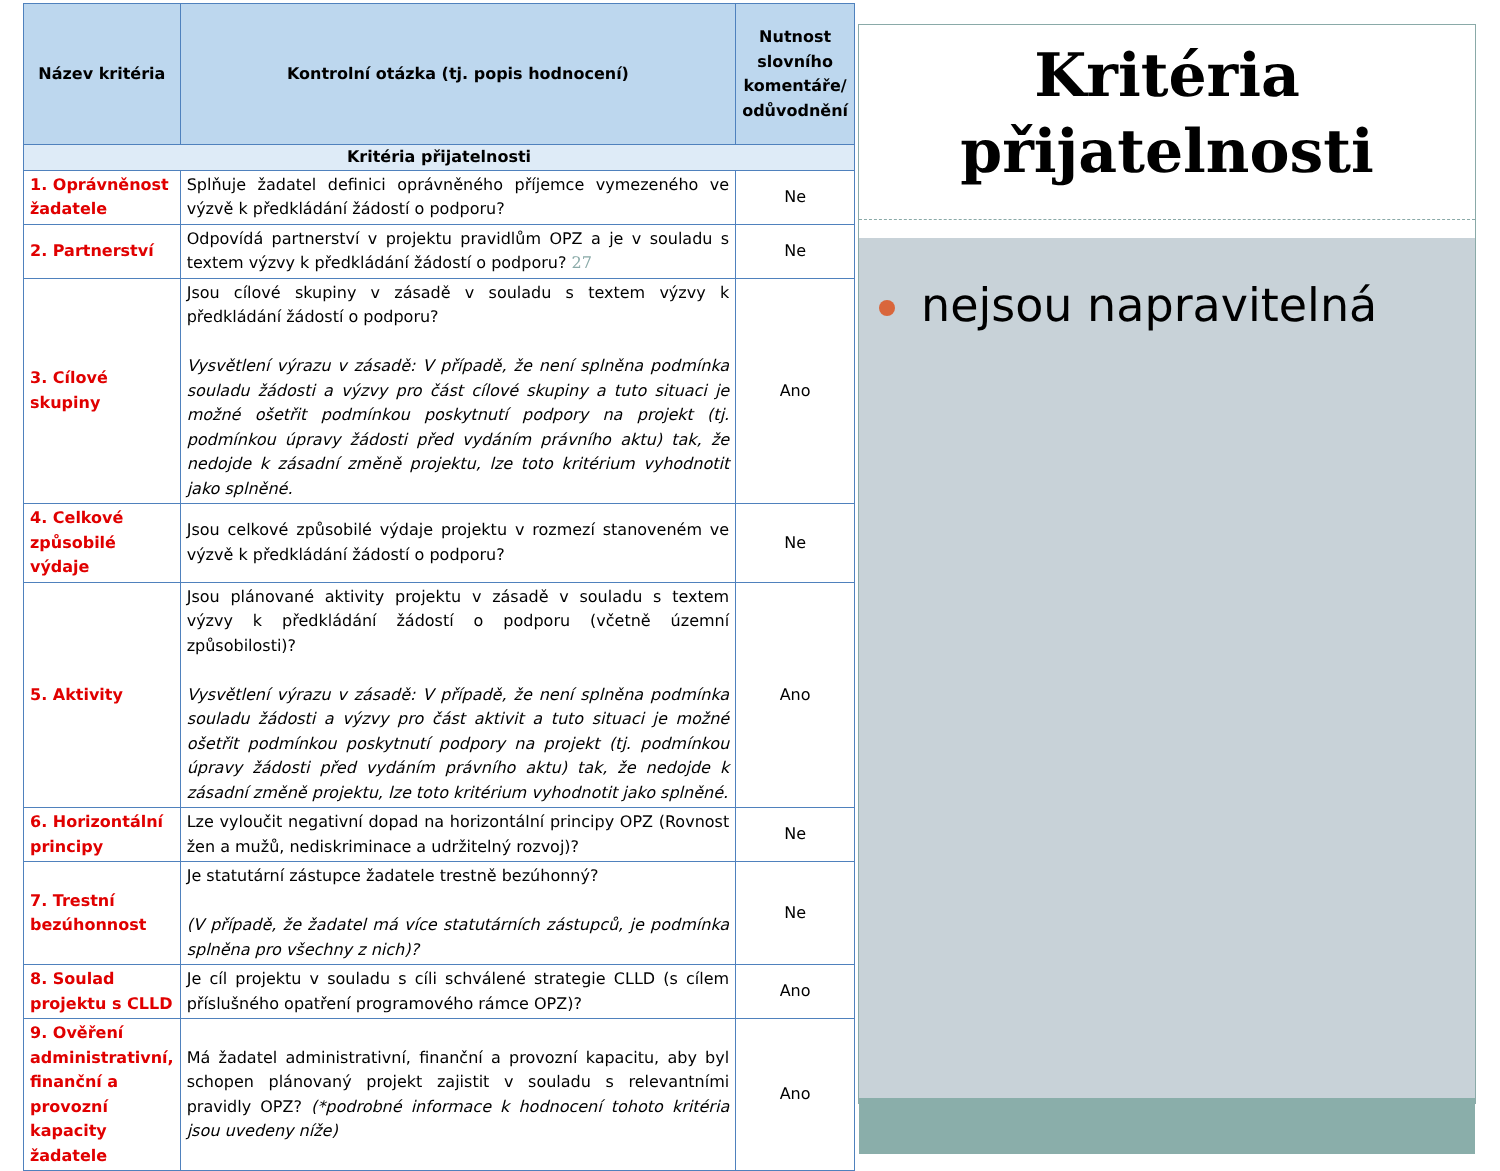| Název kritéria | Kontrolní otázka (tj. popis hodnocení) | Nutnost slovního komentáře/ odůvodnění |
| --- | --- | --- |
| Kritéria přijatelnosti | | |
| 1. Oprávněnost žadatele | Splňuje žadatel definici oprávněného příjemce vymezeného ve výzvě k předkládání žádostí o podporu? | Ne |
| 2. Partnerství | Odpovídá partnerství v projektu pravidlům OPZ a je v souladu s textem výzvy k předkládání žádostí o podporu? 27 | Ne |
| 3. Cílové skupiny | Jsou cílové skupiny v zásadě v souladu s textem výzvy k předkládání žádostí o podporu? Vysvětlení výrazu v zásadě: V případě, že není splněna podmínka souladu žádosti a výzvy pro část cílové skupiny a tuto situaci je možné ošetřit podmínkou poskytnutí podpory na projekt (tj. podmínkou úpravy žádosti před vydáním právního aktu) tak, že nedojde k zásadní změně projektu, lze toto kritérium vyhodnotit jako splněné. | Ano |
| 4. Celkové způsobilé výdaje | Jsou celkové způsobilé výdaje projektu v rozmezí stanoveném ve výzvě k předkládání žádostí o podporu? | Ne |
| 5. Aktivity | Jsou plánované aktivity projektu v zásadě v souladu s textem výzvy k předkládání žádostí o podporu (včetně územní způsobilosti)? Vysvětlení výrazu v zásadě: V případě, že není splněna podmínka souladu žádosti a výzvy pro část aktivit a tuto situaci je možné ošetřit podmínkou poskytnutí podpory na projekt (tj. podmínkou úpravy žádosti před vydáním právního aktu) tak, že nedojde k zásadní změně projektu, lze toto kritérium vyhodnotit jako splněné. | Ano |
| 6. Horizontální principy | Lze vyloučit negativní dopad na horizontální principy OPZ (Rovnost žen a mužů, nediskriminace a udržitelný rozvoj)? | Ne |
| 7. Trestní bezúhonnost | Je statutární zástupce žadatele trestně bezúhonný? (V případě, že žadatel má více statutárních zástupců, je podmínka splněna pro všechny z nich)? | Ne |
| 8. Soulad projektu s CLLD | Je cíl projektu v souladu s cíli schválené strategie CLLD (s cílem příslušného opatření programového rámce OPZ)? | Ano |
| 9. Ověření administrativní, finanční a provozní kapacity žadatele | Má žadatel administrativní, finanční a provozní kapacitu, aby byl schopen plánovaný projekt zajistit v souladu s relevantními pravidly OPZ? (*podrobné informace k hodnocení tohoto kritéria jsou uvedeny níže) | Ano |
Kritéria přijatelnosti
nejsou napravitelná